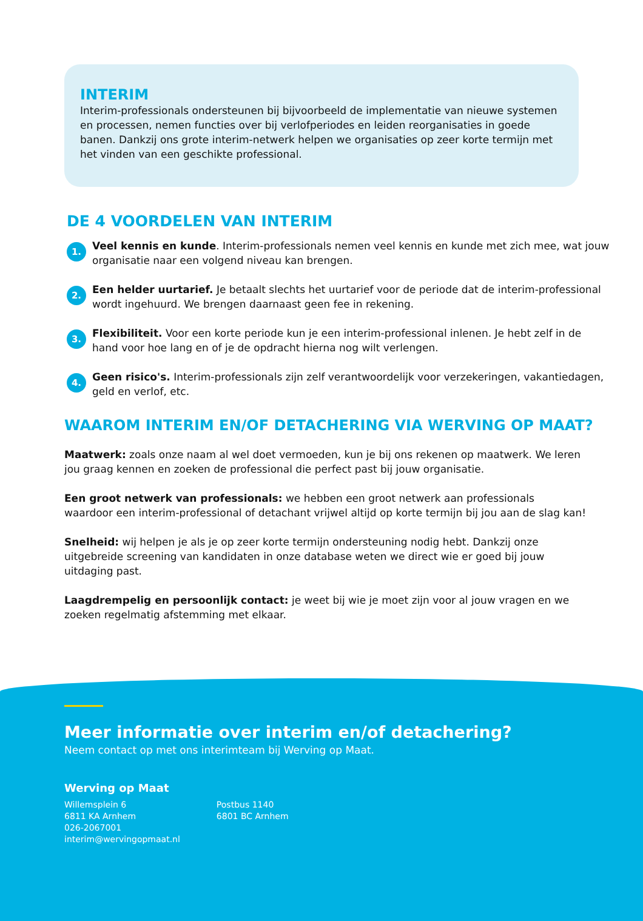INTERIM
Interim-professionals ondersteunen bij bijvoorbeeld de implementatie van nieuwe systemen en processen, nemen functies over bij verlofperiodes en leiden reorganisaties in goede banen. Dankzij ons grote interim-netwerk helpen we organisaties op zeer korte termijn met het vinden van een geschikte professional.
DE 4 VOORDELEN VAN INTERIM
1.
Veel kennis en kunde. Interim-professionals nemen veel kennis en kunde met zich mee, wat jouw organisatie naar een volgend niveau kan brengen.
2.
Een helder uurtarief. Je betaalt slechts het uurtarief voor de periode dat de interim-professional wordt ingehuurd. We brengen daarnaast geen fee in rekening.
3.
Flexibiliteit. Voor een korte periode kun je een interim-professional inlenen. Je hebt zelf in de hand voor hoe lang en of je de opdracht hierna nog wilt verlengen.
4.
Geen risico's. Interim-professionals zijn zelf verantwoordelijk voor verzekeringen, vakantiedagen, geld en verlof, etc.
WAAROM INTERIM EN/OF DETACHERING VIA WERVING OP MAAT?
Maatwerk: zoals onze naam al wel doet vermoeden, kun je bij ons rekenen op maatwerk. We leren jou graag kennen en zoeken de professional die perfect past bij jouw organisatie.
Een groot netwerk van professionals: we hebben een groot netwerk aan professionals waardoor een interim-professional of detachant vrijwel altijd op korte termijn bij jou aan de slag kan!
Snelheid: wij helpen je als je op zeer korte termijn ondersteuning nodig hebt. Dankzij onze uitgebreide screening van kandidaten in onze database weten we direct wie er goed bij jouw uitdaging past.
Laagdrempelig en persoonlijk contact: je weet bij wie je moet zijn voor al jouw vragen en we zoeken regelmatig afstemming met elkaar.
Meer informatie over interim en/of detachering?
Neem contact op met ons interimteam bij Werving op Maat.
Werving op Maat
Willemsplein 6
6811 KA Arnhem
026-2067001
interim@wervingopmaat.nl
Postbus 1140
6801 BC Arnhem